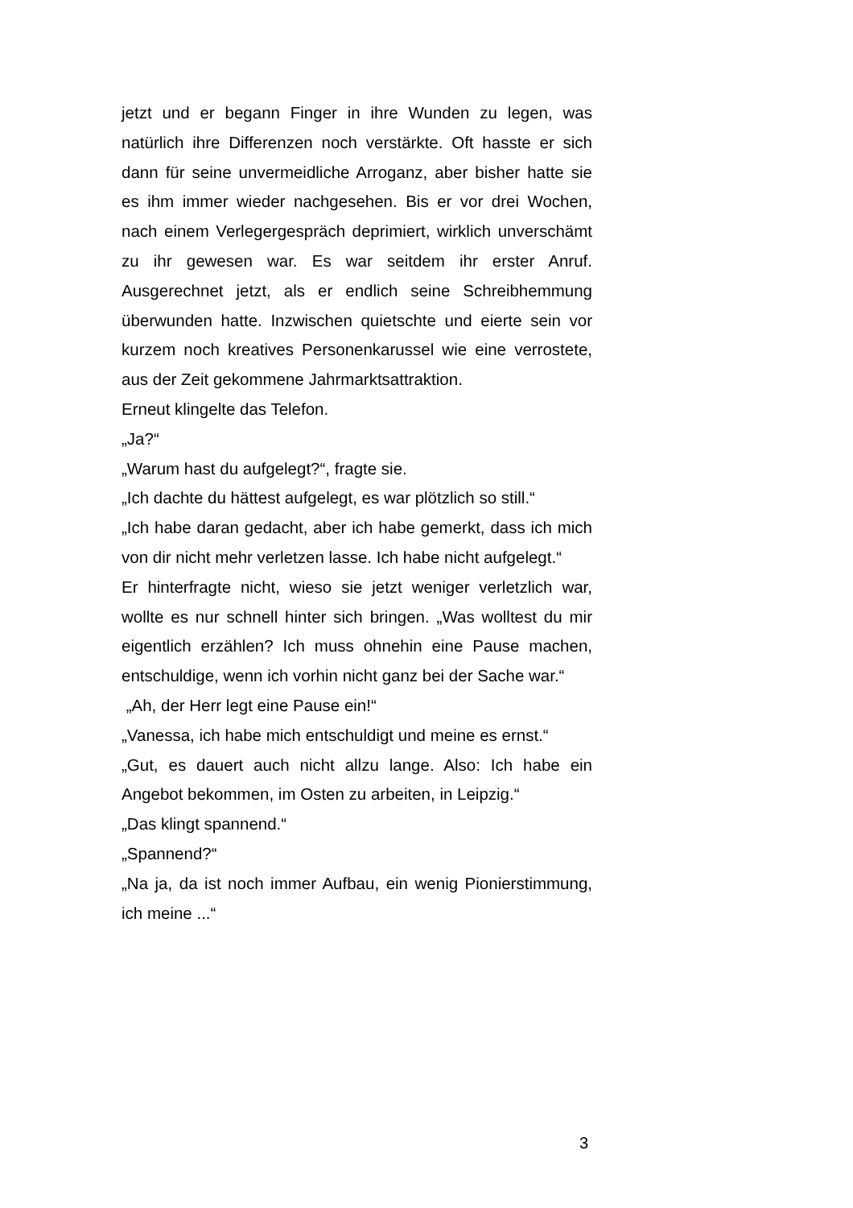jetzt und er begann Finger in ihre Wunden zu legen, was natürlich ihre Differenzen noch verstärkte. Oft hasste er sich dann für seine unvermeidliche Arroganz, aber bisher hatte sie es ihm immer wieder nachgesehen. Bis er vor drei Wochen, nach einem Verlegergespräch deprimiert, wirklich unverschämt zu ihr gewesen war. Es war seitdem ihr erster Anruf. Ausgerechnet jetzt, als er endlich seine Schreibhemmung überwunden hatte. Inzwischen quietschte und eierte sein vor kurzem noch kreatives Personenkarussel wie eine verrostete, aus der Zeit gekommene Jahrmarktsattraktion.
Erneut klingelte das Telefon.
„Ja?“
„Warum hast du aufgelegt?“, fragte sie.
„Ich dachte du hättest aufgelegt, es war plötzlich so still.“
„Ich habe daran gedacht, aber ich habe gemerkt, dass ich mich von dir nicht mehr verletzen lasse. Ich habe nicht aufgelegt.“
Er hinterfragte nicht, wieso sie jetzt weniger verletzlich war, wollte es nur schnell hinter sich bringen. „Was wolltest du mir eigentlich erzählen? Ich muss ohnehin eine Pause machen, entschuldige, wenn ich vorhin nicht ganz bei der Sache war.“
„Ah, der Herr legt eine Pause ein!“
„Vanessa, ich habe mich entschuldigt und meine es ernst.“
„Gut, es dauert auch nicht allzu lange. Also: Ich habe ein Angebot bekommen, im Osten zu arbeiten, in Leipzig.“
„Das klingt spannend.“
„Spannend?“
„Na ja, da ist noch immer Aufbau, ein wenig Pionierstimmung, ich meine ...“
3